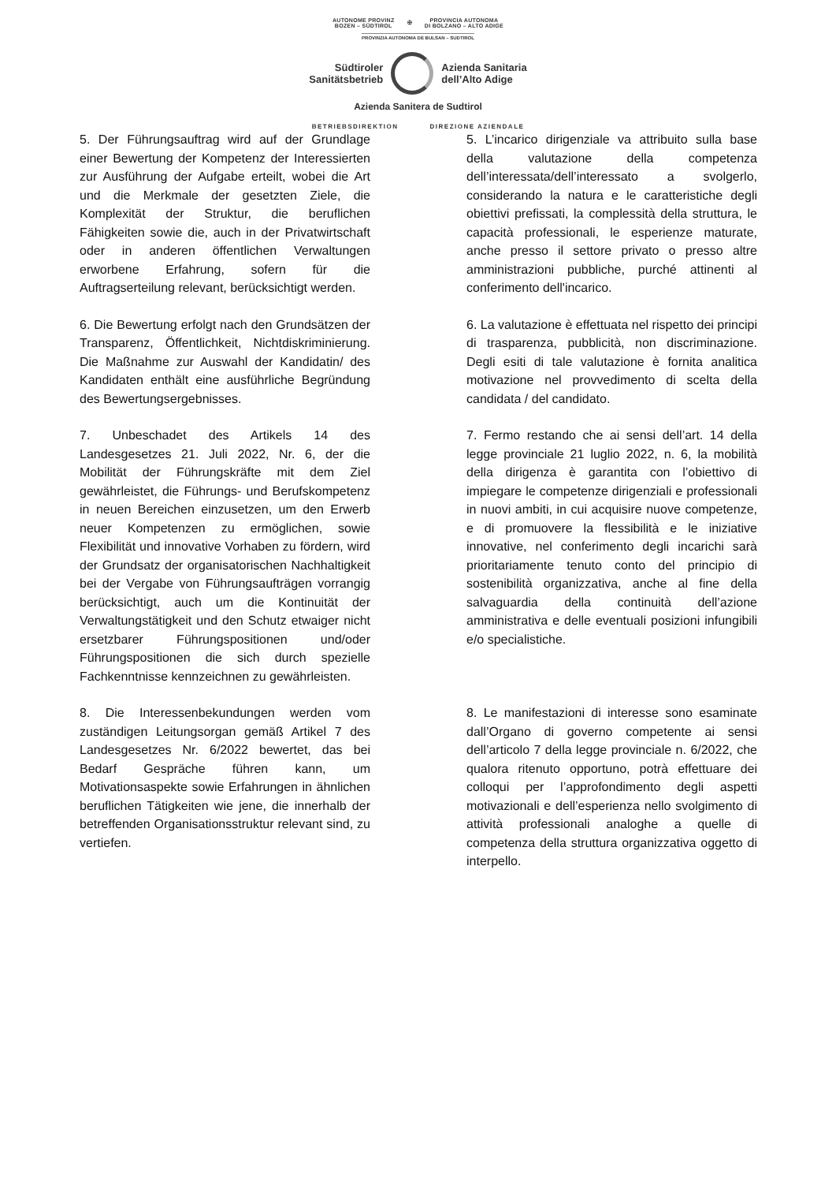AUTONOME PROVINZ
BOZEN – SÜDTIROL ✠ PROVINCIA AUTONOMA
DI BOLZANO – ALTO ADIGE
PROVINZIA AUTONOMA DE BULSAN – SUDTIROL
Südtiroler
Sanitätsbetrieb
Azienda Sanitaria
dell’Alto Adige
Azienda Sanitera de Sudtirol
BETRIEBSDIREKTION DIREZIONE AZIENDALE
5. Der Führungsauftrag wird auf der Grundlage einer Bewertung der Kompetenz der Interessierten zur Ausführung der Aufgabe erteilt, wobei die Art und die Merkmale der gesetzten Ziele, die Komplexität der Struktur, die beruflichen Fähigkeiten sowie die, auch in der Privatwirtschaft oder in anderen öffentlichen Verwaltungen erworbene Erfahrung, sofern für die Auftragserteilung relevant, berücksichtigt werden.
5. L’incarico dirigenziale va attribuito sulla base della valutazione della competenza dell’interessata/dell’interessato a svolgerlo, considerando la natura e le caratteristiche degli obiettivi prefissati, la complessità della struttura, le capacità professionali, le esperienze maturate, anche presso il settore privato o presso altre amministrazioni pubbliche, purché attinenti al conferimento dell'incarico.
6. Die Bewertung erfolgt nach den Grundsätzen der Transparenz, Öffentlichkeit, Nichtdiskriminierung. Die Maßnahme zur Auswahl der Kandidatin/ des Kandidaten enthält eine ausführliche Begründung des Bewertungsergebnisses.
6. La valutazione è effettuata nel rispetto dei principi di trasparenza, pubblicità, non discriminazione. Degli esiti di tale valutazione è fornita analitica motivazione nel provvedimento di scelta della candidata / del candidato.
7. Unbeschadet des Artikels 14 des Landesgesetzes 21. Juli 2022, Nr. 6, der die Mobilität der Führungskräfte mit dem Ziel gewährleistet, die Führungs- und Berufskompetenz in neuen Bereichen einzusetzen, um den Erwerb neuer Kompetenzen zu ermöglichen, sowie Flexibilität und innovative Vorhaben zu fördern, wird der Grundsatz der organisatorischen Nachhaltigkeit bei der Vergabe von Führungsaufträgen vorrangig berücksichtigt, auch um die Kontinuität der Verwaltungstätigkeit und den Schutz etwaiger nicht ersetzbarer Führungspositionen und/oder Führungspositionen die sich durch spezielle Fachkenntnisse kennzeichnen zu gewährleisten.
7. Fermo restando che ai sensi dell’art. 14 della legge provinciale 21 luglio 2022, n. 6, la mobilità della dirigenza è garantita con l’obiettivo di impiegare le competenze dirigenziali e professionali in nuovi ambiti, in cui acquisire nuove competenze, e di promuovere la flessibilità e le iniziative innovative, nel conferimento degli incarichi sarà prioritariamente tenuto conto del principio di sostenibilità organizzativa, anche al fine della salvaguardia della continuità dell’azione amministrativa e delle eventuali posizioni infungibili e/o specialistiche.
8. Die Interessenbekundungen werden vom zuständigen Leitungsorgan gemäß Artikel 7 des Landesgesetzes Nr. 6/2022 bewertet, das bei Bedarf Gespräche führen kann, um Motivationsaspekte sowie Erfahrungen in ähnlichen beruflichen Tätigkeiten wie jene, die innerhalb der betreffenden Organisationsstruktur relevant sind, zu vertiefen.
8. Le manifestazioni di interesse sono esaminate dall’Organo di governo competente ai sensi dell’articolo 7 della legge provinciale n. 6/2022, che qualora ritenuto opportuno, potrà effettuare dei colloqui per l’approfondimento degli aspetti motivazionali e dell’esperienza nello svolgimento di attività professionali analoghe a quelle di competenza della struttura organizzativa oggetto di interpello.